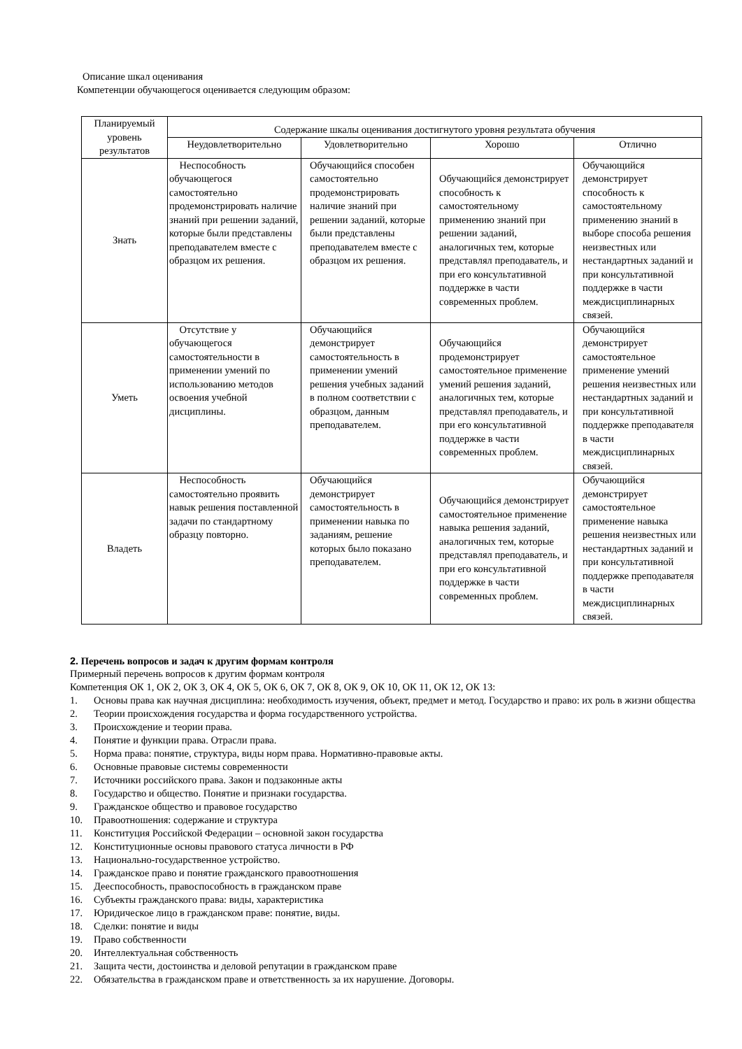Описание шкал оценивания
Компетенции обучающегося оценивается следующим образом:
| Планируемый уровень результатов | Содержание шкалы оценивания достигнутого уровня результата обучения | | | |
| --- | --- | --- | --- | --- |
| | Неудовлетворительно | Удовлетворительно | Хорошо | Отлично |
| Знать | Неспособность обучающегося самостоятельно продемонстрировать наличие знаний при решении заданий, которые были представлены преподавателем вместе с образцом их решения. | Обучающийся способен самостоятельно продемонстрировать наличие знаний при решении заданий, которые были представлены преподавателем вместе с образцом их решения. | Обучающийся демонстрирует способность к самостоятельному применению знаний при решении заданий, аналогичных тем, которые представлял преподаватель, и при его консультативной поддержке в части современных проблем. | Обучающийся демонстрирует способность к самостоятельному применению знаний в выборе способа решения неизвестных или нестандартных заданий и при консультативной поддержке в части междисциплинарных связей. |
| Уметь | Отсутствие у обучающегося самостоятельности в применении умений по использованию методов освоения учебной дисциплины. | Обучающийся демонстрирует самостоятельность в применении умений решения учебных заданий в полном соответствии с образцом, данным преподавателем. | Обучающийся продемонстрирует самостоятельное применение умений решения заданий, аналогичных тем, которые представлял преподаватель, и при его консультативной поддержке в части современных проблем. | Обучающийся демонстрирует самостоятельное применение умений решения неизвестных или нестандартных заданий и при консультативной поддержке преподавателя в части междисциплинарных связей. |
| Владеть | Неспособность самостоятельно проявить навык решения поставленной задачи по стандартному образцу повторно. | Обучающийся демонстрирует самостоятельность в применении навыка по заданиям, решение которых было показано преподавателем. | Обучающийся демонстрирует самостоятельное применение навыка решения заданий, аналогичных тем, которые представлял преподаватель, и при его консультативной поддержке в части современных проблем. | Обучающийся демонстрирует самостоятельное применение навыка решения неизвестных или нестандартных заданий и при консультативной поддержке преподавателя в части междисциплинарных связей. |
2. Перечень вопросов и задач к другим формам контроля
Примерный перечень вопросов к другим формам контроля
Компетенция ОК 1, ОК 2, ОК 3, ОК 4, ОК 5, ОК 6, ОК 7, ОК 8, ОК 9, ОК 10, ОК 11, ОК 12, ОК 13:
1. Основы права как научная дисциплина: необходимость изучения, объект, предмет и метод. Государство и право: их роль в жизни общества
2. Теории происхождения государства и форма государственного устройства.
3. Происхождение и теории права.
4. Понятие и функции права. Отрасли права.
5. Норма права: понятие, структура, виды норм права. Нормативно-правовые акты.
6. Основные правовые системы современности
7. Источники российского права. Закон и подзаконные акты
8. Государство и общество. Понятие и признаки государства.
9. Гражданское общество и правовое государство
10. Правоотношения: содержание и структура
11. Конституция Российской Федерации – основной закон государства
12. Конституционные основы правового статуса личности в РФ
13. Национально-государственное устройство.
14. Гражданское право и понятие гражданского правоотношения
15. Дееспособность, правоспособность в гражданском праве
16. Субъекты гражданского права: виды, характеристика
17. Юридическое лицо в гражданском праве: понятие, виды.
18. Сделки: понятие и виды
19. Право собственности
20. Интеллектуальная собственность
21. Защита чести, достоинства и деловой репутации в гражданском праве
22. Обязательства в гражданском праве и ответственность за их нарушение. Договоры.